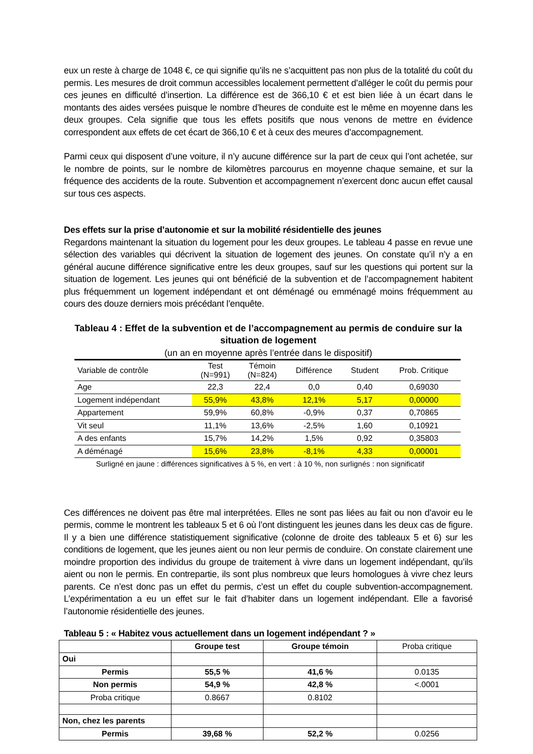eux un reste à charge de 1048 €, ce qui signifie qu’ils ne s’acquittent pas non plus de la totalité du coût du permis. Les mesures de droit commun accessibles localement permettent d’alléger le coût du permis pour ces jeunes en difficulté d’insertion. La différence est de 366,10 € et est bien liée à un écart dans le montants des aides versées puisque le nombre d’heures de conduite est le même en moyenne dans les deux groupes. Cela signifie que tous les effets positifs que nous venons de mettre en évidence correspondent aux effets de cet écart de 366,10 € et à ceux des meures d’accompagnement.
Parmi ceux qui disposent d’une voiture, il n’y aucune différence sur la part de ceux qui l’ont achetée, sur le nombre de points, sur le nombre de kilomètres parcourus en moyenne chaque semaine, et sur la fréquence des accidents de la route. Subvention et accompagnement n’exercent donc aucun effet causal sur tous ces aspects.
Des effets sur la prise d’autonomie et sur la mobilité résidentielle des jeunes
Regardons maintenant la situation du logement pour les deux groupes. Le tableau 4 passe en revue une sélection des variables qui décrivent la situation de logement des jeunes. On constate qu’il n’y a en général aucune différence significative entre les deux groupes, sauf sur les questions qui portent sur la situation de logement. Les jeunes qui ont bénéficié de la subvention et de l’accompagnement habitent plus fréquemment un logement indépendant et ont déménagé ou emménagé moins fréquemment au cours des douze derniers mois précédant l’enquête.
Tableau 4 : Effet de la subvention et de l’accompagnement au permis de conduire sur la situation de logement
(un an en moyenne après l’entrée dans le dispositif)
| Variable de contrôle | Test (N=991) | Témoin (N=824) | Différence | Student | Prob. Critique |
| Age | 22,3 | 22,4 | 0,0 | 0,40 | 0,69030 |
| Logement indépendant | 55,9% | 43,8% | 12,1% | 5,17 | 0,00000 |
| Appartement | 59,9% | 60,8% | -0,9% | 0,37 | 0,70865 |
| Vit seul | 11,1% | 13,6% | -2,5% | 1,60 | 0,10921 |
| A des enfants | 15,7% | 14,2% | 1,5% | 0,92 | 0,35803 |
| A déménagé | 15,6% | 23,8% | -8,1% | 4,33 | 0,00001 |
Surligné en jaune : différences significatives à 5 %, en vert : à 10 %, non surlignés : non significatif
Ces différences ne doivent pas être mal interprétées. Elles ne sont pas liées au fait ou non d’avoir eu le permis, comme le montrent les tableaux 5 et 6 où l’ont distinguent les jeunes dans les deux cas de figure. Il y a bien une différence statistiquement significative (colonne de droite des tableaux 5 et 6) sur les conditions de logement, que les jeunes aient ou non leur permis de conduire. On constate clairement une moindre proportion des individus du groupe de traitement à vivre dans un logement indépendant, qu’ils aient ou non le permis. En contrepartie, ils sont plus nombreux que leurs homologues à vivre chez leurs parents. Ce n’est donc pas un effet du permis, c’est un effet du couple subvention-accompagnement. L’expérimentation a eu un effet sur le fait d’habiter dans un logement indépendant. Elle a favorisé l’autonomie résidentielle des jeunes.
Tableau 5 : « Habitez vous actuellement dans un logement indépendant ? »
| | Groupe test | Groupe témoin | Proba critique |
| Oui | | | |
| Permis | 55,5 % | 41,6 % | 0.0135 |
| Non permis | 54,9 % | 42,8 % | <.0001 |
| Proba critique | 0.8667 | 0.8102 | |
| Non, chez les parents | | | |
| Permis | 39,68 % | 52,2 % | 0.0256 |